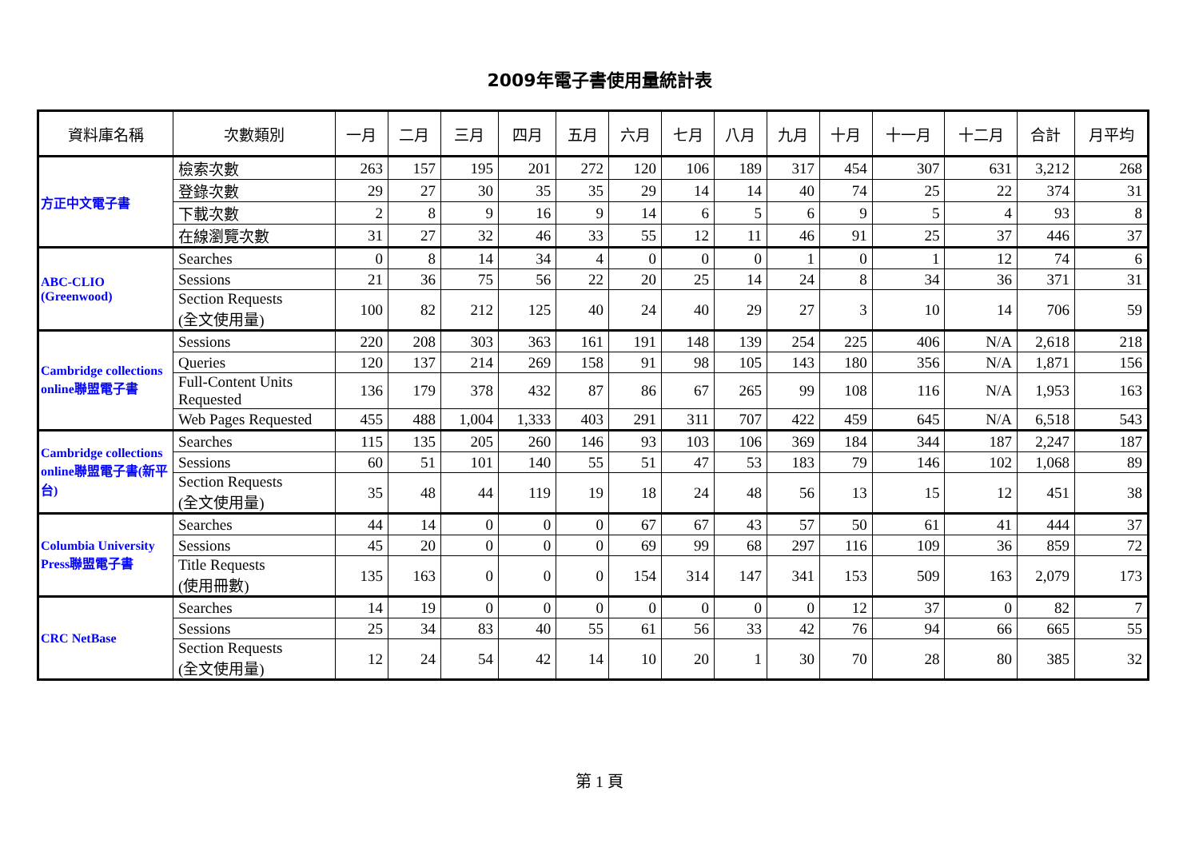2009年電子書使用量統計表
| 資料庫名稱 | 次數類別 | 一月 | 二月 | 三月 | 四月 | 五月 | 六月 | 七月 | 八月 | 九月 | 十月 | 十一月 | 十二月 | 合計 | 月平均 |
| --- | --- | --- | --- | --- | --- | --- | --- | --- | --- | --- | --- | --- | --- | --- | --- |
| 方正中文電子書 | 檢索次數 | 263 | 157 | 195 | 201 | 272 | 120 | 106 | 189 | 317 | 454 | 307 | 631 | 3,212 | 268 |
| | 登錄次數 | 29 | 27 | 30 | 35 | 35 | 29 | 14 | 14 | 40 | 74 | 25 | 22 | 374 | 31 |
| | 下載次數 | 2 | 8 | 9 | 16 | 9 | 14 | 6 | 5 | 6 | 9 | 5 | 4 | 93 | 8 |
| | 在線瀏覽次數 | 31 | 27 | 32 | 46 | 33 | 55 | 12 | 11 | 46 | 91 | 25 | 37 | 446 | 37 |
| ABC-CLIO (Greenwood) | Searches | 0 | 8 | 14 | 34 | 4 | 0 | 0 | 0 | 1 | 0 | 1 | 12 | 74 | 6 |
| | Sessions | 21 | 36 | 75 | 56 | 22 | 20 | 25 | 14 | 24 | 8 | 34 | 36 | 371 | 31 |
| | Section Requests (全文使用量) | 100 | 82 | 212 | 125 | 40 | 24 | 40 | 29 | 27 | 3 | 10 | 14 | 706 | 59 |
| Cambridge collections online聯盟電子書 | Sessions | 220 | 208 | 303 | 363 | 161 | 191 | 148 | 139 | 254 | 225 | 406 | N/A | 2,618 | 218 |
| | Queries | 120 | 137 | 214 | 269 | 158 | 91 | 98 | 105 | 143 | 180 | 356 | N/A | 1,871 | 156 |
| | Full-Content Units Requested | 136 | 179 | 378 | 432 | 87 | 86 | 67 | 265 | 99 | 108 | 116 | N/A | 1,953 | 163 |
| | Web Pages Requested | 455 | 488 | 1,004 | 1,333 | 403 | 291 | 311 | 707 | 422 | 459 | 645 | N/A | 6,518 | 543 |
| Cambridge collections online聯盟電子書(新平台) | Searches | 115 | 135 | 205 | 260 | 146 | 93 | 103 | 106 | 369 | 184 | 344 | 187 | 2,247 | 187 |
| | Sessions | 60 | 51 | 101 | 140 | 55 | 51 | 47 | 53 | 183 | 79 | 146 | 102 | 1,068 | 89 |
| | Section Requests (全文使用量) | 35 | 48 | 44 | 119 | 19 | 18 | 24 | 48 | 56 | 13 | 15 | 12 | 451 | 38 |
| Columbia University Press聯盟電子書 | Searches | 44 | 14 | 0 | 0 | 0 | 67 | 67 | 43 | 57 | 50 | 61 | 41 | 444 | 37 |
| | Sessions | 45 | 20 | 0 | 0 | 0 | 69 | 99 | 68 | 297 | 116 | 109 | 36 | 859 | 72 |
| | Title Requests (使用冊數) | 135 | 163 | 0 | 0 | 0 | 154 | 314 | 147 | 341 | 153 | 509 | 163 | 2,079 | 173 |
| CRC NetBase | Searches | 14 | 19 | 0 | 0 | 0 | 0 | 0 | 0 | 0 | 12 | 37 | 0 | 82 | 7 |
| | Sessions | 25 | 34 | 83 | 40 | 55 | 61 | 56 | 33 | 42 | 76 | 94 | 66 | 665 | 55 |
| | Section Requests (全文使用量) | 12 | 24 | 54 | 42 | 14 | 10 | 20 | 1 | 30 | 70 | 28 | 80 | 385 | 32 |
第 1 頁